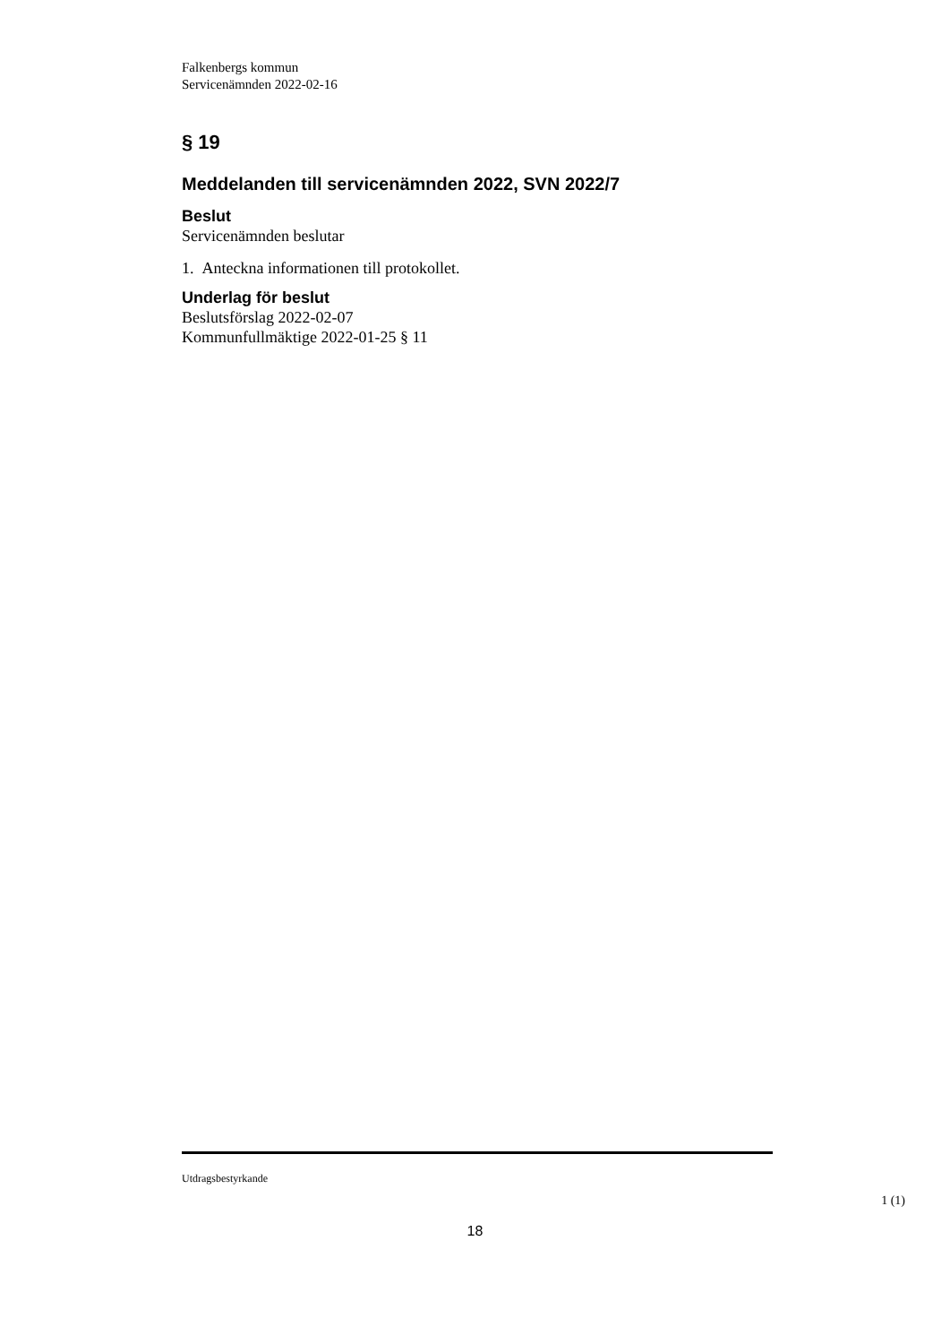Falkenbergs kommun
Servicenämnden 2022-02-16
§ 19
Meddelanden till servicenämnden 2022, SVN 2022/7
Beslut
Servicenämnden beslutar
1. Anteckna informationen till protokollet.
Underlag för beslut
Beslutsförslag 2022-02-07
Kommunfullmäktige 2022-01-25 § 11
Utdragsbestyrkande
1 (1)
18